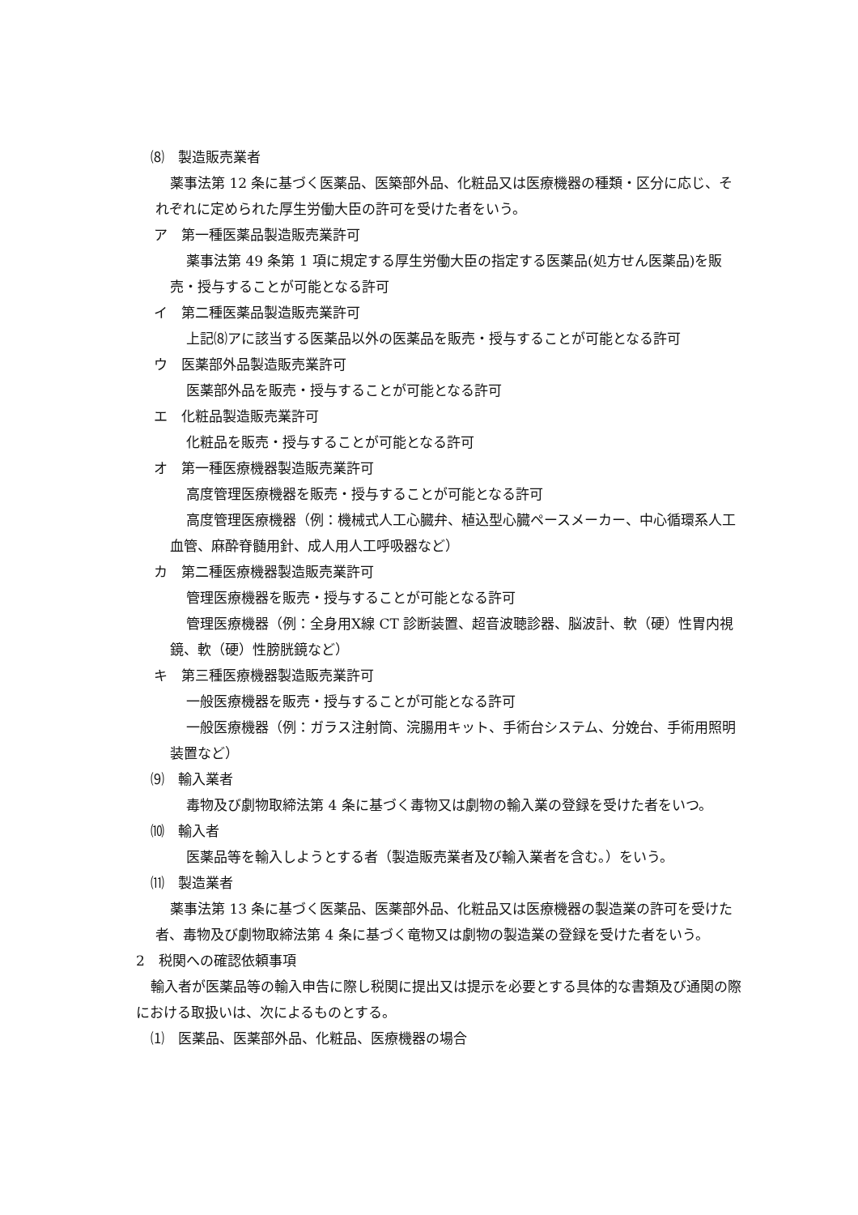⑻　製造販売業者
薬事法第 12 条に基づく医薬品、医築部外品、化粧品又は医療機器の種類・区分に応じ、それぞれに定められた厚生労働大臣の許可を受けた者をいう。
ア　第一種医薬品製造販売業許可
薬事法第 49 条第 1 項に規定する厚生労働大臣の指定する医薬品(処方せん医薬品)を販売・授与することが可能となる許可
イ　第二種医薬品製造販売業許可
上記⑻アに該当する医薬品以外の医薬品を販売・授与することが可能となる許可
ウ　医薬部外品製造販売業許可
医薬部外品を販売・授与することが可能となる許可
エ　化粧品製造販売業許可
化粧品を販売・授与することが可能となる許可
オ　第一種医療機器製造販売業許可
高度管理医療機器を販売・授与することが可能となる許可
高度管理医療機器（例：機械式人工心臓弁、植込型心臓ペースメーカー、中心循環系人工血管、麻酔脊髄用針、成人用人工呼吸器など）
カ　第二種医療機器製造販売業許可
管理医療機器を販売・授与することが可能となる許可
管理医療機器（例：全身用X線 CT 診断装置、超音波聴診器、脳波計、軟（硬）性胃内視鏡、軟（硬）性膀胱鏡など）
キ　第三種医療機器製造販売業許可
一般医療機器を販売・授与することが可能となる許可
一般医療機器（例：ガラス注射筒、浣腸用キット、手術台システム、分娩台、手術用照明装置など）
⑼　輸入業者
毒物及び劇物取締法第 4 条に基づく毒物又は劇物の輸入業の登録を受けた者をいつ。
⑽　輸入者
医薬品等を輸入しようとする者（製造販売業者及び輸入業者を含む。）をいう。
⑾　製造業者
薬事法第 13 条に基づく医薬品、医薬部外品、化粧品又は医療機器の製造業の許可を受けた者、毒物及び劇物取締法第 4 条に基づく竜物又は劇物の製造業の登録を受けた者をいう。
2　税関への確認依頼事項
輸入者が医薬品等の輸入申告に際し税関に提出又は提示を必要とする具体的な書類及び通関の際における取扱いは、次によるものとする。
⑴　医薬品、医薬部外品、化粧品、医療機器の場合